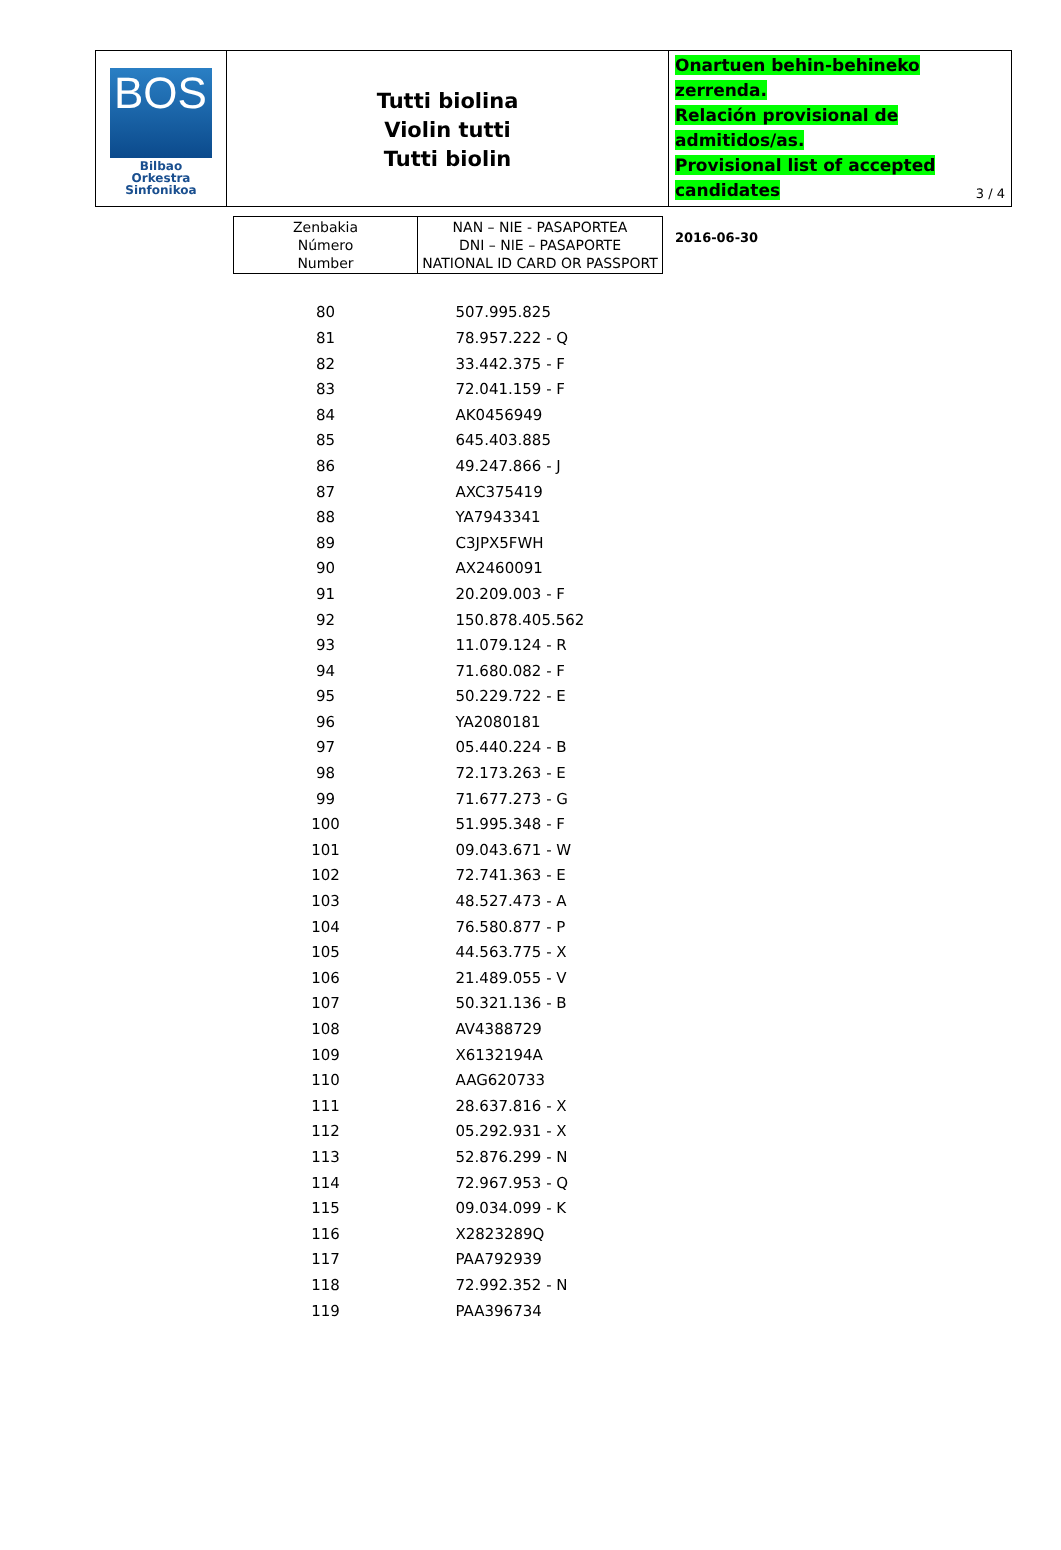BOS
Bilbao Orkestra
Sinfonikoa
Tutti biolina
Violin tutti
Tutti biolin
Onartuen behin-behineko zerrenda.
Relación provisional de admitidos/as.
Provisional list of accepted candidates
2016-06-30
3 / 4
| Zenbakia Número Number | NAN – NIE - PASAPORTEA DNI – NIE – PASAPORTE NATIONAL ID CARD OR PASSPORT |
| --- | --- |
| 80 | 507.995.825 |
| 81 | 78.957.222 - Q |
| 82 | 33.442.375 - F |
| 83 | 72.041.159 - F |
| 84 | AK0456949 |
| 85 | 645.403.885 |
| 86 | 49.247.866 - J |
| 87 | AXC375419 |
| 88 | YA7943341 |
| 89 | C3JPX5FWH |
| 90 | AX2460091 |
| 91 | 20.209.003 - F |
| 92 | 150.878.405.562 |
| 93 | 11.079.124 - R |
| 94 | 71.680.082 - F |
| 95 | 50.229.722 - E |
| 96 | YA2080181 |
| 97 | 05.440.224 - B |
| 98 | 72.173.263 - E |
| 99 | 71.677.273 - G |
| 100 | 51.995.348 - F |
| 101 | 09.043.671 - W |
| 102 | 72.741.363 - E |
| 103 | 48.527.473 - A |
| 104 | 76.580.877 - P |
| 105 | 44.563.775 - X |
| 106 | 21.489.055 - V |
| 107 | 50.321.136 - B |
| 108 | AV4388729 |
| 109 | X6132194A |
| 110 | AAG620733 |
| 111 | 28.637.816 - X |
| 112 | 05.292.931 - X |
| 113 | 52.876.299 - N |
| 114 | 72.967.953 - Q |
| 115 | 09.034.099 - K |
| 116 | X2823289Q |
| 117 | PAA792939 |
| 118 | 72.992.352 - N |
| 119 | PAA396734 |